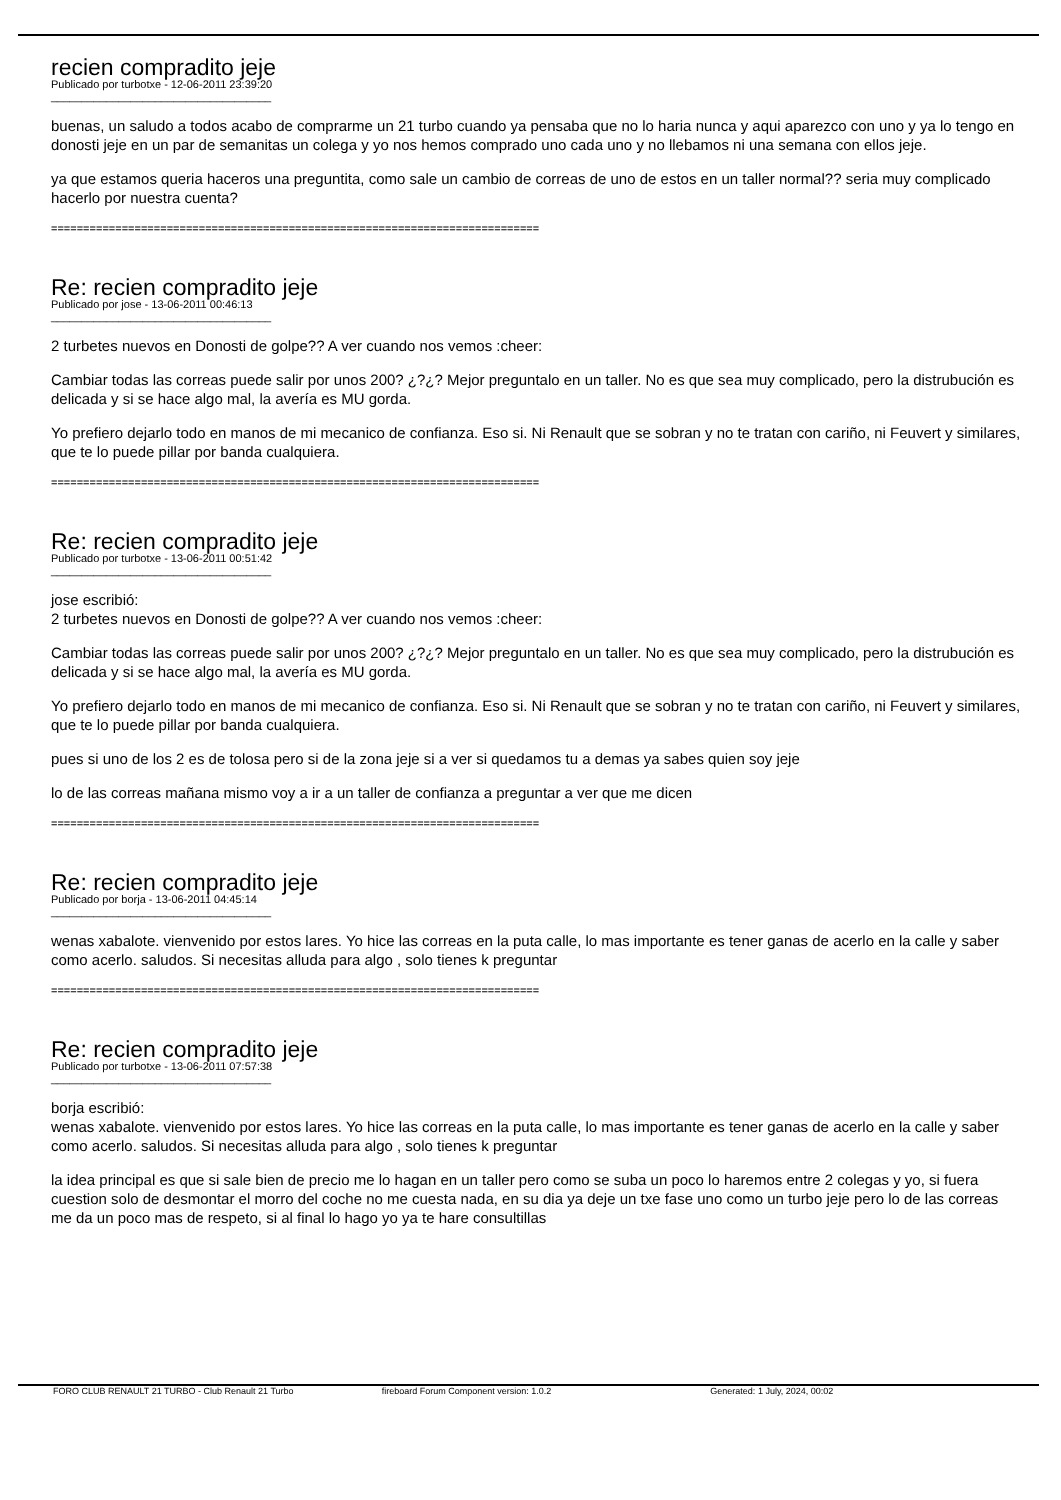recien compradito jeje
Publicado por turbotxe - 12-06-2011 23:39:20
____________________________________
buenas, un saludo a todos acabo de comprarme un 21 turbo cuando ya pensaba que no lo haria nunca y aqui aparezco con uno y ya lo tengo en donosti jeje en un par de semanitas un colega y yo nos hemos comprado uno cada uno y no llebamos ni una semana con ellos jeje.
ya que estamos queria haceros una preguntita, como sale un cambio de correas de uno de estos en un taller normal?? seria muy complicado hacerlo por nuestra cuenta?
============================================================================
Re: recien compradito jeje
Publicado por jose - 13-06-2011 00:46:13
____________________________________
2 turbetes nuevos en Donosti de golpe?? A ver cuando nos vemos :cheer:
Cambiar todas las correas puede salir por unos 200? ¿?¿? Mejor preguntalo en un taller. No es que sea muy complicado, pero la distrubución es delicada y si se hace algo mal, la avería es MU gorda.
Yo prefiero dejarlo todo en manos de mi mecanico de confianza. Eso si. Ni Renault que se sobran y no te tratan con cariño, ni Feuvert y similares, que te lo puede pillar por banda cualquiera.
============================================================================
Re: recien compradito jeje
Publicado por turbotxe - 13-06-2011 00:51:42
____________________________________
jose escribió:
2 turbetes nuevos en Donosti de golpe?? A ver cuando nos vemos :cheer:
Cambiar todas las correas puede salir por unos 200? ¿?¿? Mejor preguntalo en un taller. No es que sea muy complicado, pero la distrubución es delicada y si se hace algo mal, la avería es MU gorda.
Yo prefiero dejarlo todo en manos de mi mecanico de confianza. Eso si. Ni Renault que se sobran y no te tratan con cariño, ni Feuvert y similares, que te lo puede pillar por banda cualquiera.
pues si uno de los 2 es de tolosa pero si de la zona jeje si a ver si quedamos tu a demas ya sabes quien soy jeje
lo de las correas mañana mismo voy a ir a un taller de confianza a preguntar a ver que me dicen
============================================================================
Re: recien compradito jeje
Publicado por borja - 13-06-2011 04:45:14
____________________________________
wenas xabalote. vienvenido por estos lares. Yo hice las correas en la puta calle, lo mas importante es tener ganas de acerlo en la calle y saber como acerlo. saludos. Si necesitas alluda para algo , solo tienes k preguntar
============================================================================
Re: recien compradito jeje
Publicado por turbotxe - 13-06-2011 07:57:38
____________________________________
borja escribió:
wenas xabalote. vienvenido por estos lares. Yo hice las correas en la puta calle, lo mas importante es tener ganas de acerlo en la calle y saber como acerlo. saludos. Si necesitas alluda para algo , solo tienes k preguntar
la idea principal es que si sale bien de precio me lo hagan en un taller pero como se suba un poco lo haremos entre 2 colegas y yo, si fuera cuestion solo de desmontar el morro del coche no me cuesta nada, en su dia ya deje un txe fase uno como un turbo jeje pero lo de las correas me da un poco mas de respeto, si al final lo hago yo ya te hare consultillas
FORO CLUB RENAULT 21 TURBO - Club Renault 21 Turbo fireboard Forum Component version: 1.0.2 Generated: 1 July, 2024, 00:02